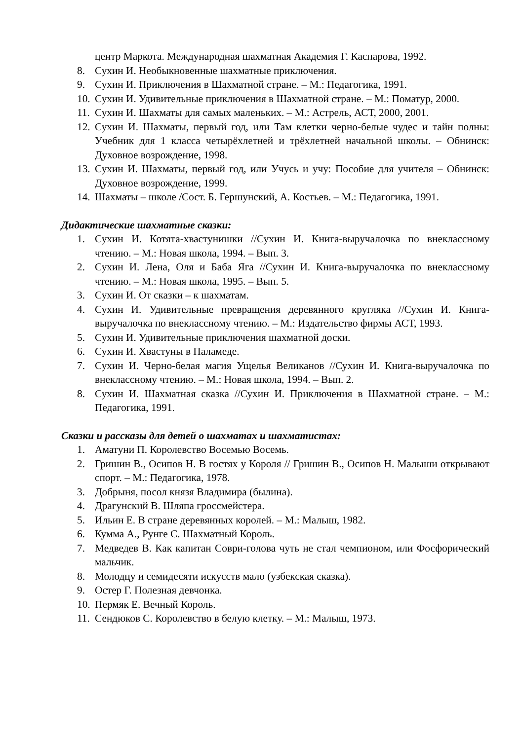центр Маркота. Международная шахматная Академия Г. Каспарова, 1992.
8. Сухин И. Необыкновенные шахматные приключения.
9. Сухин И. Приключения в Шахматной стране. – М.: Педагогика, 1991.
10. Сухин И. Удивительные приключения в Шахматной стране. – М.: Поматур, 2000.
11. Сухин И. Шахматы для самых маленьких. – М.: Астрель, АСТ, 2000, 2001.
12. Сухин И. Шахматы, первый год, или Там клетки черно-белые чудес и тайн полны: Учебник для 1 класса четырёхлетней и трёхлетней начальной школы. – Обнинск: Духовное возрождение, 1998.
13. Сухин И. Шахматы, первый год, или Учусь и учу: Пособие для учителя – Обнинск: Духовное возрождение, 1999.
14. Шахматы – школе /Сост. Б. Гершунский, А. Костьев. – М.: Педагогика, 1991.
Дидактические шахматные сказки:
1. Сухин И. Котята-хвастунишки //Сухин И. Книга-выручалочка по внеклассному чтению. – М.: Новая школа, 1994. – Вып. 3.
2. Сухин И. Лена, Оля и Баба Яга //Сухин И. Книга-выручалочка по внеклассному чтению. – М.: Новая школа, 1995. – Вып. 5.
3. Сухин И. От сказки – к шахматам.
4. Сухин И. Удивительные превращения деревянного кругляка //Сухин И. Книга-выручалочка по внеклассному чтению. – М.: Издательство фирмы АСТ, 1993.
5. Сухин И. Удивительные приключения шахматной доски.
6. Сухин И. Хвастуны в Паламеде.
7. Сухин И. Черно-белая магия Ущелья Великанов //Сухин И. Книга-выручалочка по внеклассному чтению. – М.: Новая школа, 1994. – Вып. 2.
8. Сухин И. Шахматная сказка //Сухин И. Приключения в Шахматной стране. – М.: Педагогика, 1991.
Сказки и рассказы для детей о шахматах и шахматистах:
1. Аматуни П. Королевство Восемью Восемь.
2. Гришин В., Осипов Н. В гостях у Короля // Гришин В., Осипов Н. Малыши открывают спорт. – М.: Педагогика, 1978.
3. Добрыня, посол князя Владимира (былина).
4. Драгунский В. Шляпа гроссмейстера.
5. Ильин Е. В стране деревянных королей. – М.: Малыш, 1982.
6. Кумма А., Рунге С. Шахматный Король.
7. Медведев В. Как капитан Соври-голова чуть не стал чемпионом, или Фосфорический мальчик.
8. Молодцу и семидесяти искусств мало (узбекская сказка).
9. Остер Г. Полезная девчонка.
10. Пермяк Е. Вечный Король.
11. Сендюков С. Королевство в белую клетку. – М.: Малыш, 1973.